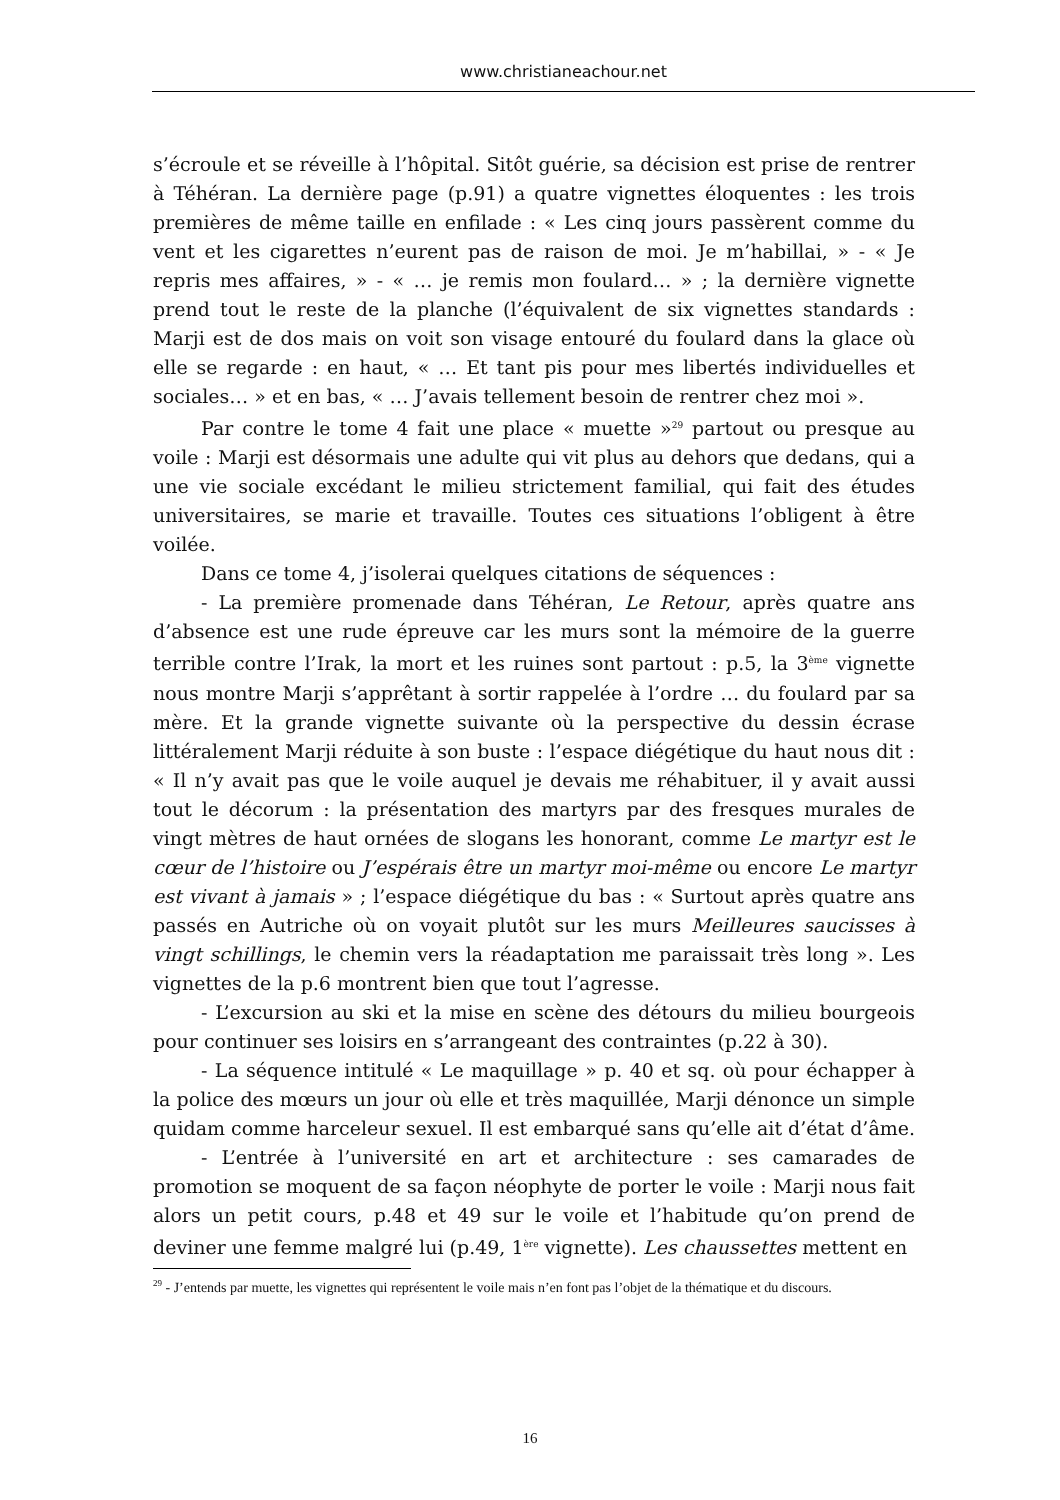www.christianeachour.net
s’écroule et se réveille à l’hôpital. Sitôt guérie, sa décision est prise de rentrer à Téhéran. La dernière page (p.91) a quatre vignettes éloquentes : les trois premières de même taille en enfilade : « Les cinq jours passèrent comme du vent et les cigarettes n’eurent pas de raison de moi. Je m’habillai, » - « Je repris mes affaires, » - « … je remis mon foulard… » ; la dernière vignette prend tout le reste de la planche (l’équivalent de six vignettes standards : Marji est de dos mais on voit son visage entouré du foulard dans la glace où elle se regarde : en haut, « … Et tant pis pour mes libertés individuelles et sociales… » et en bas, « … J’avais tellement besoin de rentrer chez moi ».
Par contre le tome 4 fait une place « muette »<sup>29</sup> partout ou presque au voile : Marji est désormais une adulte qui vit plus au dehors que dedans, qui a une vie sociale excédant le milieu strictement familial, qui fait des études universitaires, se marie et travaille. Toutes ces situations l’obligent à être voilée.
Dans ce tome 4, j’isolerai quelques citations de séquences :
- La première promenade dans Téhéran, Le Retour, après quatre ans d’absence est une rude épreuve car les murs sont la mémoire de la guerre terrible contre l’Irak, la mort et les ruines sont partout : p.5, la 3<sup>ème</sup> vignette nous montre Marji s’apprêtant à sortir rappelée à l’ordre … du foulard par sa mère. Et la grande vignette suivante où la perspective du dessin écrase littéralement Marji réduite à son buste : l’espace diégétique du haut nous dit : « Il n’y avait pas que le voile auquel je devais me réhabituer, il y avait aussi tout le décorum : la présentation des martyrs par des fresques murales de vingt mètres de haut ornées de slogans les honorant, comme Le martyr est le cœur de l’histoire ou J’espérais être un martyr moi-même ou encore Le martyr est vivant à jamais » ; l’espace diégétique du bas : « Surtout après quatre ans passés en Autriche où on voyait plutôt sur les murs Meilleures saucisses à vingt schillings, le chemin vers la réadaptation me paraissait très long ». Les vignettes de la p.6 montrent bien que tout l’agresse.
- L’excursion au ski et la mise en scène des détours du milieu bourgeois pour continuer ses loisirs en s’arrangeant des contraintes (p.22 à 30).
- La séquence intitulé « Le maquillage » p. 40 et sq. où pour échapper à la police des mœurs un jour où elle et très maquillée, Marji dénonce un simple quidam comme harceleur sexuel. Il est embarqué sans qu’elle ait d’état d’âme.
- L’entrée à l’université en art et architecture : ses camarades de promotion se moquent de sa façon néophyte de porter le voile : Marji nous fait alors un petit cours, p.48 et 49 sur le voile et l’habitude qu’on prend de deviner une femme malgré lui (p.49, 1<sup>ère</sup> vignette). Les chaussettes mettent en
<sup>29</sup> - J’entends par muette, les vignettes qui représentent le voile mais n’en font pas l’objet de la thématique et du discours.
16